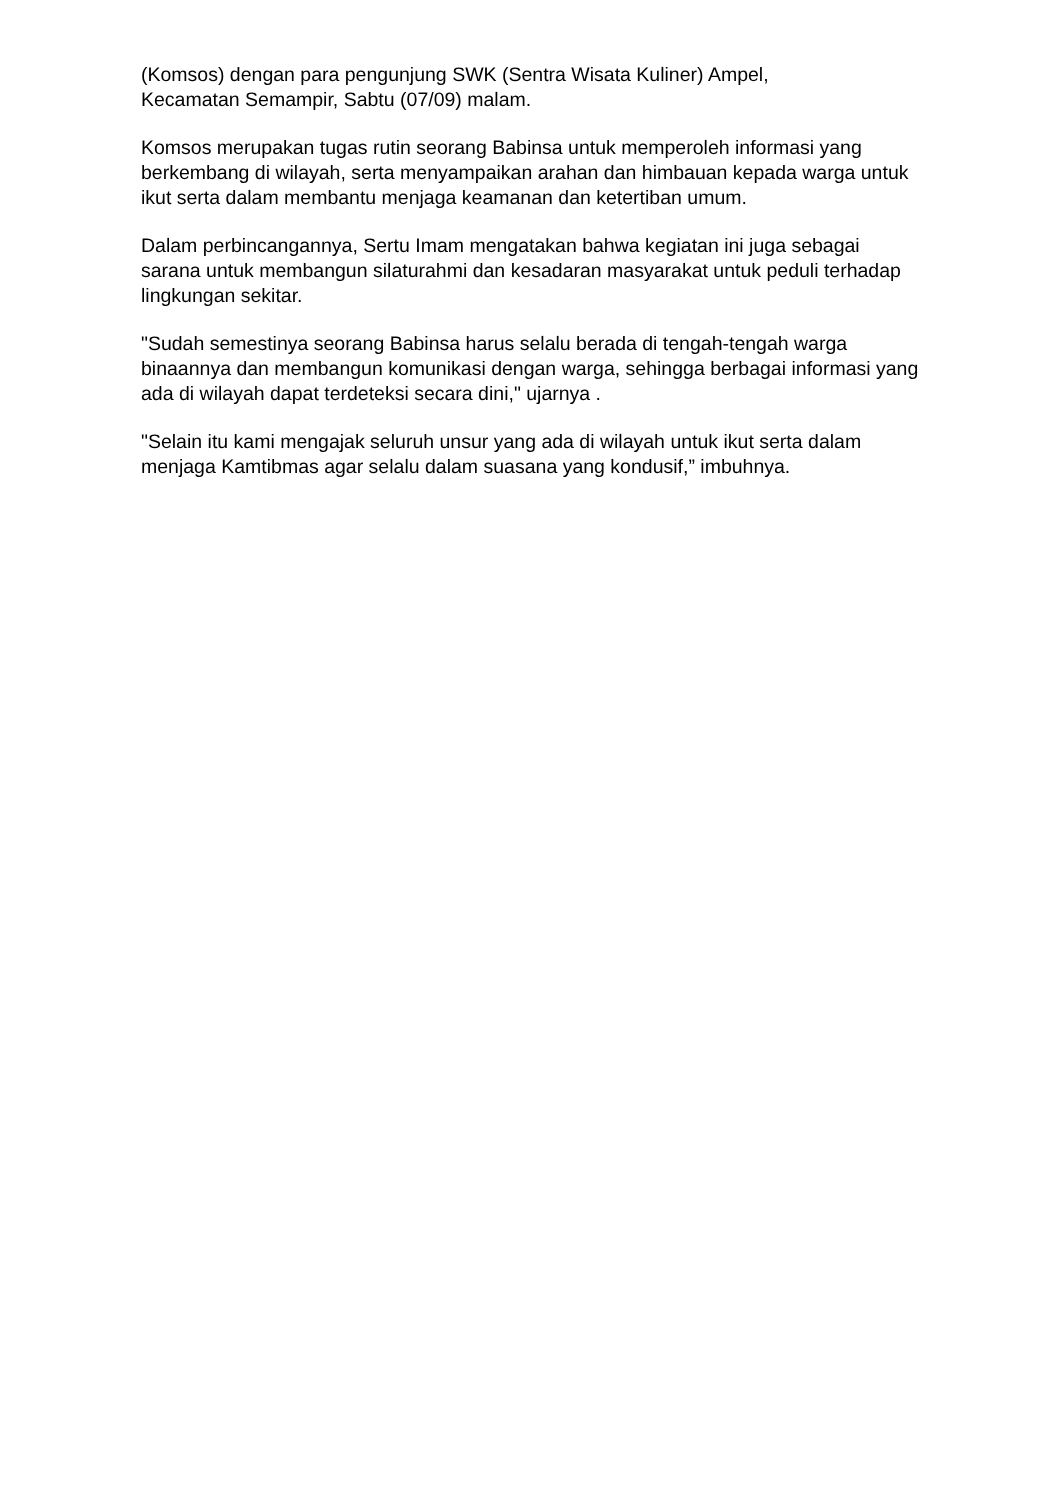(Komsos) dengan para pengunjung SWK (Sentra Wisata Kuliner) Ampel,
Kecamatan Semampir, Sabtu (07/09) malam.
Komsos merupakan tugas rutin seorang Babinsa untuk memperoleh informasi yang berkembang di wilayah, serta menyampaikan arahan dan himbauan kepada warga untuk ikut serta dalam membantu menjaga keamanan dan ketertiban umum.
Dalam perbincangannya, Sertu Imam mengatakan bahwa kegiatan ini juga sebagai sarana untuk membangun silaturahmi dan kesadaran masyarakat untuk peduli terhadap lingkungan sekitar.
"Sudah semestinya seorang Babinsa harus selalu berada di tengah-tengah warga binaannya dan membangun komunikasi dengan warga, sehingga berbagai informasi yang ada di wilayah dapat terdeteksi secara dini," ujarnya .
"Selain itu kami mengajak seluruh unsur yang ada di wilayah untuk ikut serta dalam menjaga Kamtibmas agar selalu dalam suasana yang kondusif,” imbuhnya.